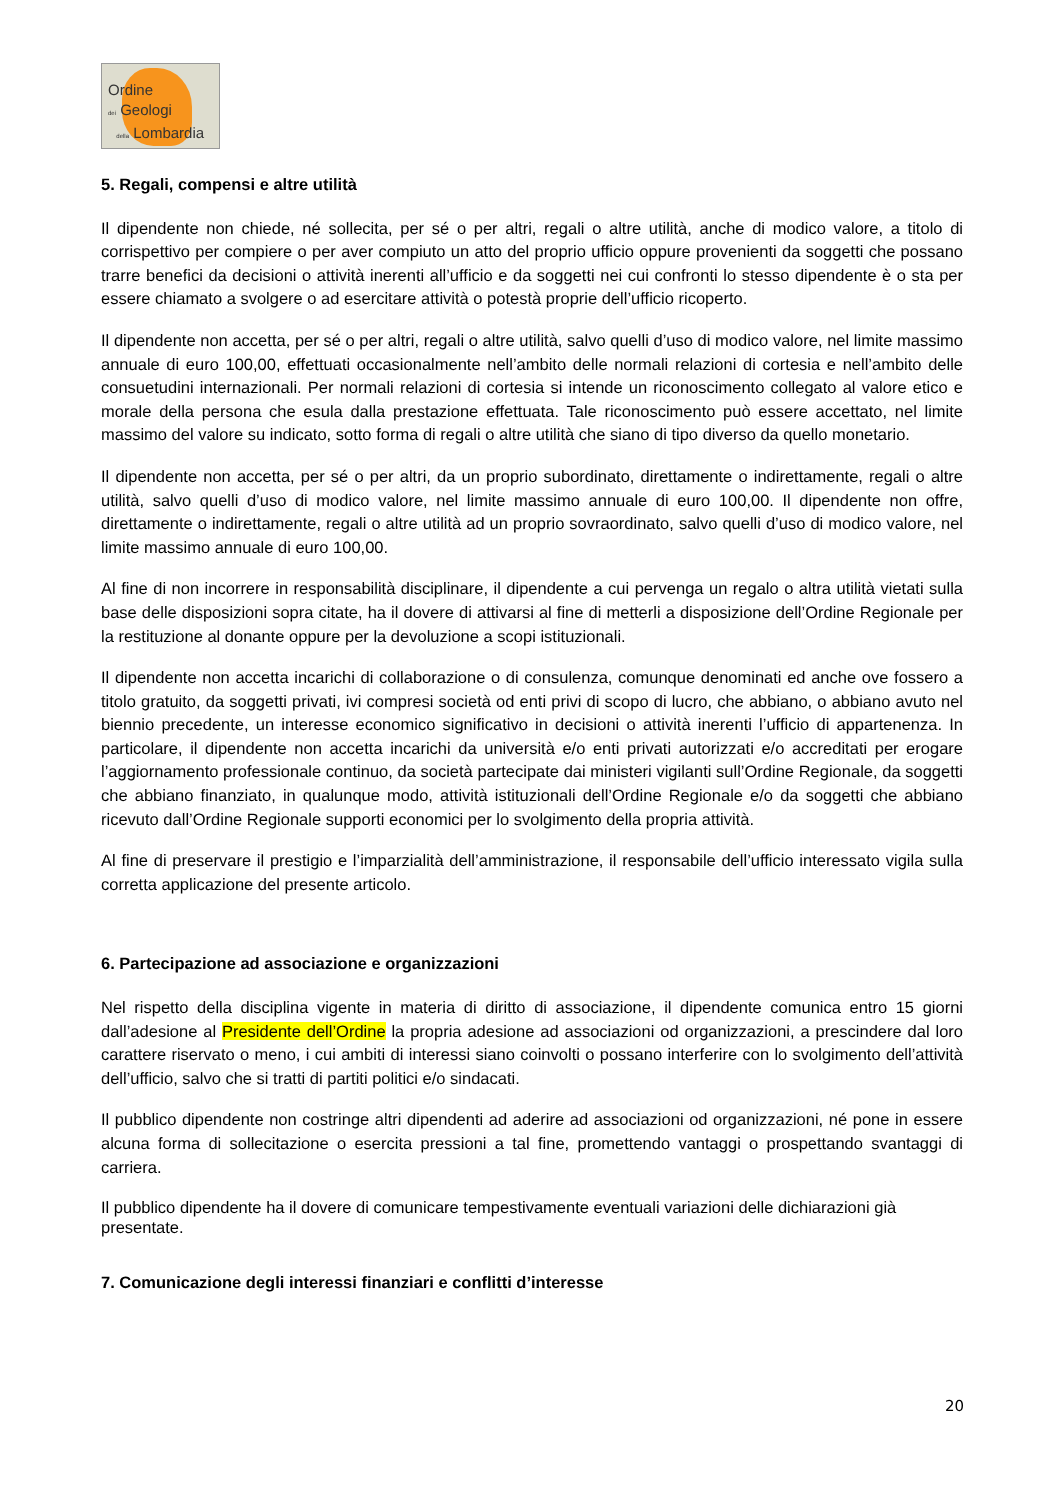Ordine
dei Geologi
della Lombardia
5. Regali, compensi e altre utilità
Il dipendente non chiede, né sollecita, per sé o per altri, regali o altre utilità, anche di modico valore, a titolo di corrispettivo per compiere o per aver compiuto un atto del proprio ufficio oppure provenienti da soggetti che possano trarre benefici da decisioni o attività inerenti all’ufficio e da soggetti nei cui confronti lo stesso dipendente è o sta per essere chiamato a svolgere o ad esercitare attività o potestà proprie dell’ufficio ricoperto.
Il dipendente non accetta, per sé o per altri, regali o altre utilità, salvo quelli d’uso di modico valore, nel limite massimo annuale di euro 100,00, effettuati occasionalmente nell’ambito delle normali relazioni di cortesia e nell’ambito delle consuetudini internazionali. Per normali relazioni di cortesia si intende un riconoscimento collegato al valore etico e morale della persona che esula dalla prestazione effettuata. Tale riconoscimento può essere accettato, nel limite massimo del valore su indicato, sotto forma di regali o altre utilità che siano di tipo diverso da quello monetario.
Il dipendente non accetta, per sé o per altri, da un proprio subordinato, direttamente o indirettamente, regali o altre utilità, salvo quelli d’uso di modico valore, nel limite massimo annuale di euro 100,00. Il dipendente non offre, direttamente o indirettamente, regali o altre utilità ad un proprio sovraordinato, salvo quelli d’uso di modico valore, nel limite massimo annuale di euro 100,00.
Al fine di non incorrere in responsabilità disciplinare, il dipendente a cui pervenga un regalo o altra utilità vietati sulla base delle disposizioni sopra citate, ha il dovere di attivarsi al fine di metterli a disposizione dell’Ordine Regionale per la restituzione al donante oppure per la devoluzione a scopi istituzionali.
Il dipendente non accetta incarichi di collaborazione o di consulenza, comunque denominati ed anche ove fossero a titolo gratuito, da soggetti privati, ivi compresi società od enti privi di scopo di lucro, che abbiano, o abbiano avuto nel biennio precedente, un interesse economico significativo in decisioni o attività inerenti l’ufficio di appartenenza. In particolare, il dipendente non accetta incarichi da università e/o enti privati autorizzati e/o accreditati per erogare l’aggiornamento professionale continuo, da società partecipate dai ministeri vigilanti sull’Ordine Regionale, da soggetti che abbiano finanziato, in qualunque modo, attività istituzionali dell’Ordine Regionale e/o da soggetti che abbiano ricevuto dall’Ordine Regionale supporti economici per lo svolgimento della propria attività.
Al fine di preservare il prestigio e l’imparzialità dell’amministrazione, il responsabile dell’ufficio interessato vigila sulla corretta applicazione del presente articolo.
6. Partecipazione ad associazione e organizzazioni
Nel rispetto della disciplina vigente in materia di diritto di associazione, il dipendente comunica entro 15 giorni dall’adesione al Presidente dell’Ordine la propria adesione ad associazioni od organizzazioni, a prescindere dal loro carattere riservato o meno, i cui ambiti di interessi siano coinvolti o possano interferire con lo svolgimento dell’attività dell’ufficio, salvo che si tratti di partiti politici e/o sindacati.
Il pubblico dipendente non costringe altri dipendenti ad aderire ad associazioni od organizzazioni, né pone in essere alcuna forma di sollecitazione o esercita pressioni a tal fine, promettendo vantaggi o prospettando svantaggi di carriera.
Il pubblico dipendente ha il dovere di comunicare tempestivamente eventuali variazioni delle dichiarazioni già presentate.
7. Comunicazione degli interessi finanziari e conflitti d’interesse
20